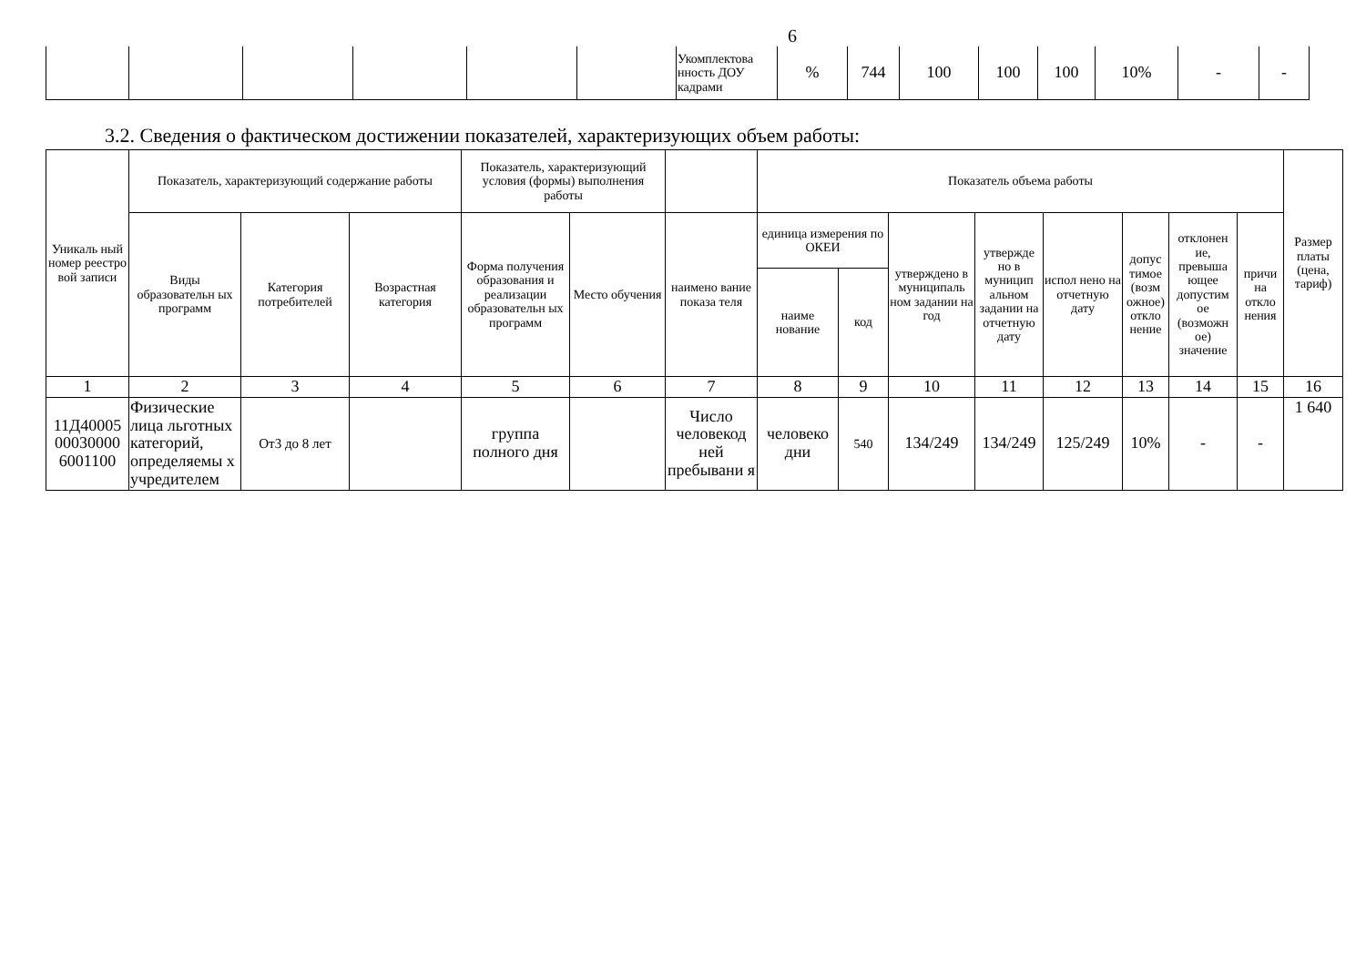6
| | | | | | | Укомплектова нность ДОУ кадрами | % | 744 | 100 | 100 | 100 | 10% | - | - |
3.2. Сведения о фактическом достижении показателей, характеризующих объем работы:
| Уникаль ный номер реестро вой записи | Показатель, характеризующий содержание работы | | | Показатель, характеризующий условия (формы) выполнения работы | | | Показатель объема работы | | | | | | | | Размер платы (цена, тариф) |
| --- | --- | --- | --- | --- | --- | --- | --- | --- | --- | --- | --- | --- | --- | --- | --- |
| | Виды образовательн ых программ | Категория потребителей | Возрастная категория | Форма получения образования и реализации образовательн ых программ | Место обучения | наимено вание показа теля | единица измерения по ОКЕИ | | утверждено в муниципаль ном задании на год | утвержде но в муницип альном задании на отчетную дату | испол нено на отчетную дату | допус тимое (возм ожное) откло нение | отклонен ие, превыша ющее допустим ое (возможн ое) значение | причи на откло нения | |
| | | | | | | | наиме нование | код | | | | | | | |
| 1 | 2 | 3 | 4 | 5 | 6 | 7 | 8 | 9 | 10 | 11 | 12 | 13 | 14 | 15 | 16 |
| 11Д40005 00030000 6001100 | Физические лица льготных категорий, определяемы х учредителем | От3 до 8 лет | | группа полного дня | | Число человекод ней пребывани я | человеко дни | 540 | 134/249 | 134/249 | 125/249 | 10% | - | - | 1 640 |